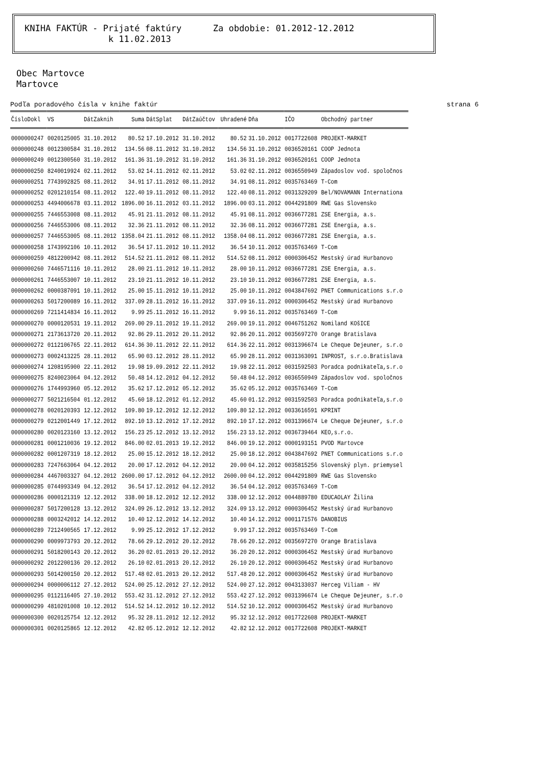KNIHA FAKTÚR - Prijaté faktúry Za obdobie: 01.2012-12.2012 k 11.02.2013
Obec Martovce
Martovce
Podľa poradového čísla v knihe faktúr strana 6
| ČísloDokl | VS | DátZaknih | Suma | DátSplat | DátZaúčtov | Uhradené | Dňa | IČO | Obchodný partner |
| --- | --- | --- | --- | --- | --- | --- | --- | --- | --- |
| 0000000247 | 0020125005 | 31.10.2012 | 80.52 | 17.10.2012 | 31.10.2012 | 80.52 | 31.10.2012 | 0017722608 | PROJEKT-MARKET |
| 0000000248 | 0012300584 | 31.10.2012 | 134.56 | 08.11.2012 | 31.10.2012 | 134.56 | 31.10.2012 | 0036520161 | COOP Jednota |
| 0000000249 | 0012300560 | 31.10.2012 | 161.36 | 31.10.2012 | 31.10.2012 | 161.36 | 31.10.2012 | 0036520161 | COOP Jednota |
| 0000000250 | 8240019924 | 02.11.2012 | 53.02 | 14.11.2012 | 02.11.2012 | 53.02 | 02.11.2012 | 0036550949 | Západoslov vod. spoločnos |
| 0000000251 | 7743992825 | 08.11.2012 | 34.91 | 17.11.2012 | 08.11.2012 | 34.91 | 08.11.2012 | 0035763469 | T-Com |
| 0000000252 | 0201210154 | 08.11.2012 | 122.40 | 19.11.2012 | 08.11.2012 | 122.40 | 08.11.2012 | 0031329209 | Bel/NOVAMANN Internationa |
| 0000000253 | 4494006678 | 03.11.2012 | 1896.00 | 16.11.2012 | 03.11.2012 | 1896.00 | 03.11.2012 | 0044291809 | RWE Gas Slovensko |
| 0000000255 | 7446553008 | 08.11.2012 | 45.91 | 21.11.2012 | 08.11.2012 | 45.91 | 08.11.2012 | 0036677281 | ZSE Energia, a.s. |
| 0000000256 | 7446553006 | 08.11.2012 | 32.36 | 21.11.2012 | 08.11.2012 | 32.36 | 08.11.2012 | 0036677281 | ZSE Energia, a.s. |
| 0000000257 | 7446553005 | 08.11.2012 | 1358.04 | 21.11.2012 | 08.11.2012 | 1358.04 | 08.11.2012 | 0036677281 | ZSE Energia, a.s. |
| 0000000258 | 1743992106 | 10.11.2012 | 36.54 | 17.11.2012 | 10.11.2012 | 36.54 | 10.11.2012 | 0035763469 | T-Com |
| 0000000259 | 4812200942 | 08.11.2012 | 514.52 | 21.11.2012 | 08.11.2012 | 514.52 | 08.11.2012 | 0000306452 | Mestský úrad Hurbanovo |
| 0000000260 | 7446571116 | 10.11.2012 | 28.00 | 21.11.2012 | 10.11.2012 | 28.00 | 10.11.2012 | 0036677281 | ZSE Energia, a.s. |
| 0000000261 | 7446553007 | 10.11.2012 | 23.10 | 21.11.2012 | 10.11.2012 | 23.10 | 10.11.2012 | 0036677281 | ZSE Energia, a.s. |
| 0000000262 | 0000387091 | 10.11.2012 | 25.00 | 15.11.2012 | 10.11.2012 | 25.00 | 10.11.2012 | 0043847692 | PNET Communications s.r.o |
| 0000000263 | 5017200089 | 16.11.2012 | 337.09 | 28.11.2012 | 16.11.2012 | 337.09 | 16.11.2012 | 0000306452 | Mestský úrad Hurbanovo |
| 0000000269 | 7211414834 | 16.11.2012 | 9.99 | 25.11.2012 | 16.11.2012 | 9.99 | 16.11.2012 | 0035763469 | T-Com |
| 0000000270 | 0000120531 | 19.11.2012 | 269.00 | 29.11.2012 | 19.11.2012 | 269.00 | 19.11.2012 | 0046751262 | Nomiland KOšICE |
| 0000000271 | 2173613720 | 20.11.2012 | 92.86 | 29.11.2012 | 20.11.2012 | 92.86 | 20.11.2012 | 0035697270 | Orange Bratislava |
| 0000000272 | 0112106765 | 22.11.2012 | 614.36 | 30.11.2012 | 22.11.2012 | 614.36 | 22.11.2012 | 0031396674 | Le Cheque Dejeuner, s.r.o |
| 0000000273 | 0002413225 | 28.11.2012 | 65.90 | 03.12.2012 | 28.11.2012 | 65.90 | 28.11.2012 | 0031363091 | INPROST, s.r.o.Bratislava |
| 0000000274 | 1208195900 | 22.11.2012 | 19.98 | 19.09.2012 | 22.11.2012 | 19.98 | 22.11.2012 | 0031592503 | Poradca podnikateľa,s.r.o |
| 0000000275 | 8240023064 | 04.12.2012 | 50.48 | 14.12.2012 | 04.12.2012 | 50.48 | 04.12.2012 | 0036550949 | Západoslov vod. spoločnos |
| 0000000276 | 1744993960 | 05.12.2012 | 35.62 | 17.12.2012 | 05.12.2012 | 35.62 | 05.12.2012 | 0035763469 | T-Com |
| 0000000277 | 5021216504 | 01.12.2012 | 45.60 | 18.12.2012 | 01.12.2012 | 45.60 | 01.12.2012 | 0031592503 | Poradca podnikateľa,s.r.o |
| 0000000278 | 0020120393 | 12.12.2012 | 109.80 | 19.12.2012 | 12.12.2012 | 109.80 | 12.12.2012 | 0033616591 | KPRINT |
| 0000000279 | 0212001449 | 17.12.2012 | 892.10 | 13.12.2012 | 17.12.2012 | 892.10 | 17.12.2012 | 0031396674 | Le Cheque Dejeuner, s.r.o |
| 0000000280 | 0020123160 | 13.12.2012 | 156.23 | 25.12.2012 | 13.12.2012 | 156.23 | 13.12.2012 | 0036739464 | KEO,s.r.o. |
| 0000000281 | 0001210036 | 19.12.2012 | 846.00 | 02.01.2013 | 19.12.2012 | 846.00 | 19.12.2012 | 0000193151 | PVOD Martovce |
| 0000000282 | 0001207319 | 18.12.2012 | 25.00 | 15.12.2012 | 18.12.2012 | 25.00 | 18.12.2012 | 0043847692 | PNET Communications s.r.o |
| 0000000283 | 7247663064 | 04.12.2012 | 20.00 | 17.12.2012 | 04.12.2012 | 20.00 | 04.12.2012 | 0035815256 | Slovenský plyn. priemysel |
| 0000000284 | 4467003327 | 04.12.2012 | 2600.00 | 17.12.2012 | 04.12.2012 | 2600.00 | 04.12.2012 | 0044291809 | RWE Gas Slovensko |
| 0000000285 | 0744993349 | 04.12.2012 | 36.54 | 17.12.2012 | 04.12.2012 | 36.54 | 04.12.2012 | 0035763469 | T-Com |
| 0000000286 | 0000121319 | 12.12.2012 | 338.00 | 18.12.2012 | 12.12.2012 | 338.00 | 12.12.2012 | 0044889780 | EDUCAOLAY Žilina |
| 0000000287 | 5017200128 | 13.12.2012 | 324.09 | 26.12.2012 | 13.12.2012 | 324.09 | 13.12.2012 | 0000306452 | Mestský úrad Hurbanovo |
| 0000000288 | 0003242012 | 14.12.2012 | 10.40 | 12.12.2012 | 14.12.2012 | 10.40 | 14.12.2012 | 0001171576 | DANOBIUS |
| 0000000289 | 7212490565 | 17.12.2012 | 9.99 | 25.12.2012 | 17.12.2012 | 9.99 | 17.12.2012 | 0035763469 | T-Com |
| 0000000290 | 0009973793 | 20.12.2012 | 78.66 | 29.12.2012 | 20.12.2012 | 78.66 | 20.12.2012 | 0035697270 | Orange Bratislava |
| 0000000291 | 5018200143 | 20.12.2012 | 36.20 | 02.01.2013 | 20.12.2012 | 36.20 | 20.12.2012 | 0000306452 | Mestský úrad Hurbanovo |
| 0000000292 | 2012200136 | 20.12.2012 | 26.10 | 02.01.2013 | 20.12.2012 | 26.10 | 20.12.2012 | 0000306452 | Mestský úrad Hurbanovo |
| 0000000293 | 5014200150 | 20.12.2012 | 517.48 | 02.01.2013 | 20.12.2012 | 517.48 | 20.12.2012 | 0000306452 | Mestský úrad Hurbanovo |
| 0000000294 | 0000006112 | 27.12.2012 | 524.00 | 25.12.2012 | 27.12.2012 | 524.00 | 27.12.2012 | 0043133037 | Herceg Viliam - HV |
| 0000000295 | 0112116405 | 27.10.2012 | 553.42 | 31.12.2012 | 27.12.2012 | 553.42 | 27.12.2012 | 0031396674 | Le Cheque Dejeuner, s.r.o |
| 0000000299 | 4810201008 | 10.12.2012 | 514.52 | 14.12.2012 | 10.12.2012 | 514.52 | 10.12.2012 | 0000306452 | Mestský úrad Hurbanovo |
| 0000000300 | 0020125754 | 12.12.2012 | 95.32 | 28.11.2012 | 12.12.2012 | 95.32 | 12.12.2012 | 0017722608 | PROJEKT-MARKET |
| 0000000301 | 0020125865 | 12.12.2012 | 42.82 | 05.12.2012 | 12.12.2012 | 42.82 | 12.12.2012 | 0017722608 | PROJEKT-MARKET |